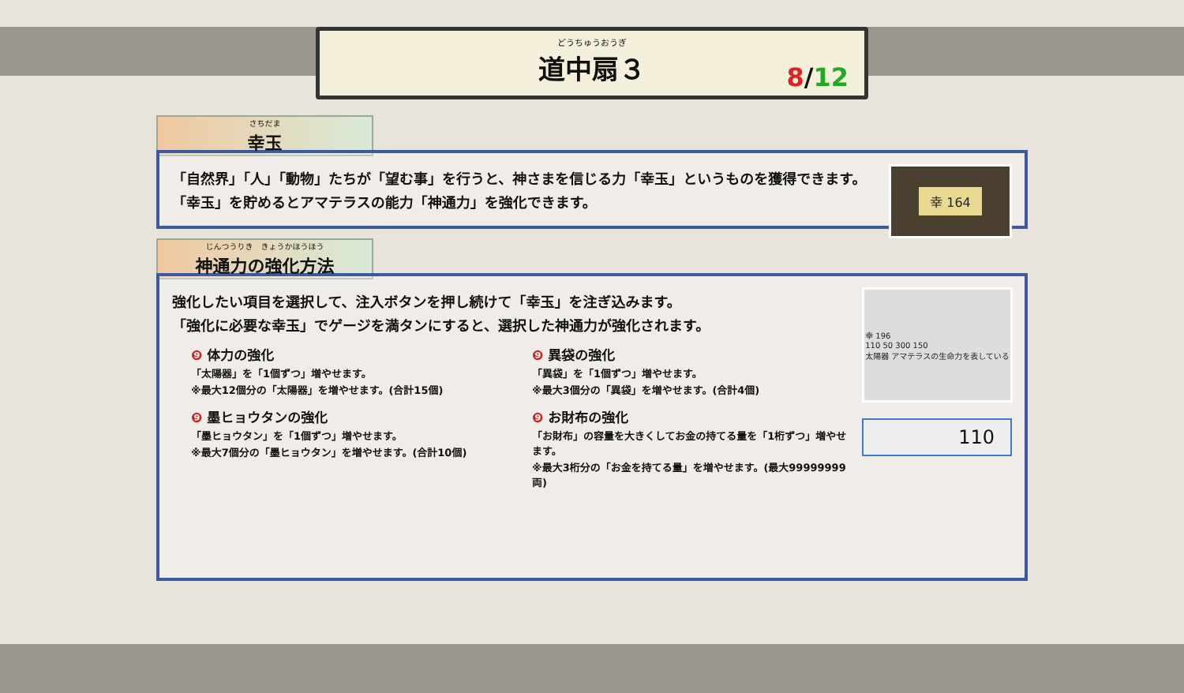どうちゅうおうぎ
道中扇３
8/12
さちだま
幸玉
「自然界」「人」「動物」たちが「望む事」を行うと、神さまを信じる力「幸玉」というものを獲得できます。
「幸玉」を貯めるとアマテラスの能力「神通力」を強化できます。
幸 164
じんつうりき　きょうかほうほう
神通力の強化方法
強化したい項目を選択して、注入ボタンを押し続けて「幸玉」を注ぎ込みます。
「強化に必要な幸玉」でゲージを満タンにすると、選択した神通力が強化されます。
❾ 体力の強化
「太陽器」を「1個ずつ」増やせます。
※最大12個分の「太陽器」を増やせます。(合計15個)
❾ 異袋の強化
「異袋」を「1個ずつ」増やせます。
※最大3個分の「異袋」を増やせます。(合計4個)
❾ 墨ヒョウタンの強化
「墨ヒョウタン」を「1個ずつ」増やせます。
※最大7個分の「墨ヒョウタン」を増やせます。(合計10個)
❾ お財布の強化
「お財布」の容量を大きくしてお金の持てる量を「1桁ずつ」増やせます。
※最大3桁分の「お金を持てる量」を増やせます。(最大99999999両)
幸 196
110 50 300 150
太陽器 アマテラスの生命力を表している
110